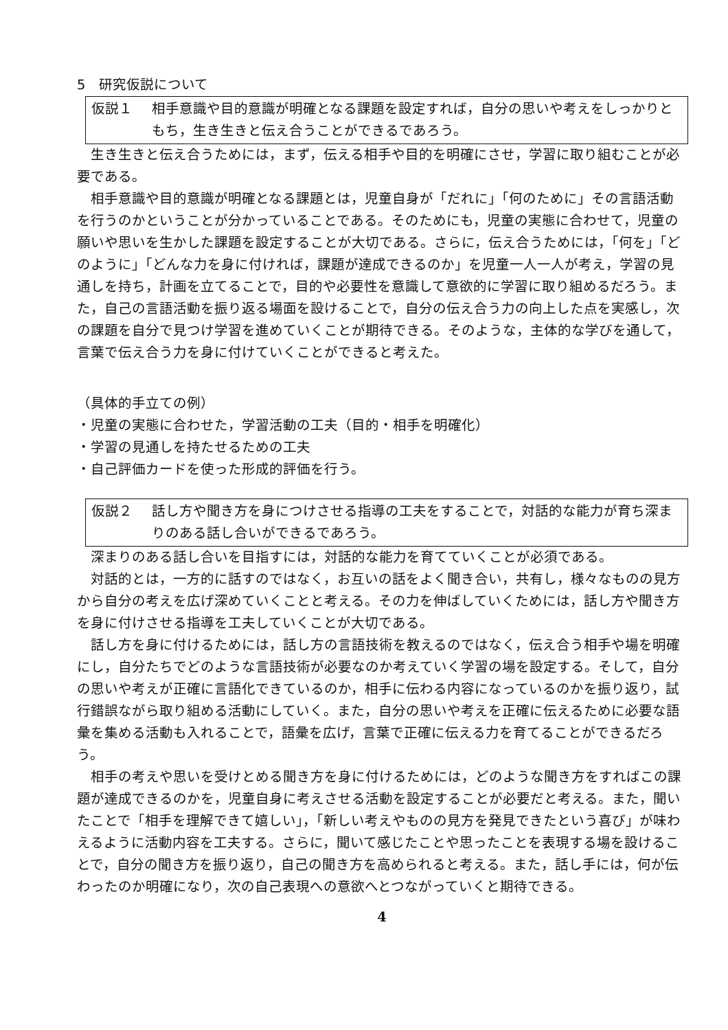5　研究仮説について
仮説１ 相手意識や目的意識が明確となる課題を設定すれば，自分の思いや考えをしっかりともち，生き生きと伝え合うことができるであろう。
生き生きと伝え合うためには，まず，伝える相手や目的を明確にさせ，学習に取り組むことが必要である。
相手意識や目的意識が明確となる課題とは，児童自身が「だれに」「何のために」その言語活動を行うのかということが分かっていることである。そのためにも，児童の実態に合わせて，児童の願いや思いを生かした課題を設定することが大切である。さらに，伝え合うためには，「何を」「どのように」「どんな力を身に付ければ，課題が達成できるのか」を児童一人一人が考え，学習の見通しを持ち，計画を立てることで，目的や必要性を意識して意欲的に学習に取り組めるだろう。また，自己の言語活動を振り返る場面を設けることで，自分の伝え合う力の向上した点を実感し，次の課題を自分で見つけ学習を進めていくことが期待できる。そのような，主体的な学びを通して，言葉で伝え合う力を身に付けていくことができると考えた。
（具体的手立ての例）
・児童の実態に合わせた，学習活動の工夫（目的・相手を明確化）
・学習の見通しを持たせるための工夫
・自己評価カードを使った形成的評価を行う。
仮説２ 話し方や聞き方を身につけさせる指導の工夫をすることで，対話的な能力が育ち深まりのある話し合いができるであろう。
深まりのある話し合いを目指すには，対話的な能力を育てていくことが必須である。
対話的とは，一方的に話すのではなく，お互いの話をよく聞き合い，共有し，様々なものの見方から自分の考えを広げ深めていくことと考える。その力を伸ばしていくためには，話し方や聞き方を身に付けさせる指導を工夫していくことが大切である。
話し方を身に付けるためには，話し方の言語技術を教えるのではなく，伝え合う相手や場を明確にし，自分たちでどのような言語技術が必要なのか考えていく学習の場を設定する。そして，自分の思いや考えが正確に言語化できているのか，相手に伝わる内容になっているのかを振り返り，試行錯誤ながら取り組める活動にしていく。また，自分の思いや考えを正確に伝えるために必要な語彙を集める活動も入れることで，語彙を広げ，言葉で正確に伝える力を育てることができるだろう。
相手の考えや思いを受けとめる聞き方を身に付けるためには，どのような聞き方をすればこの課題が達成できるのかを，児童自身に考えさせる活動を設定することが必要だと考える。また，聞いたことで「相手を理解できて嬉しい」，「新しい考えやものの見方を発見できたという喜び」が味わえるように活動内容を工夫する。さらに，聞いて感じたことや思ったことを表現する場を設けることで，自分の聞き方を振り返り，自己の聞き方を高められると考える。また，話し手には，何が伝わったのか明確になり，次の自己表現への意欲へとつながっていくと期待できる。
4